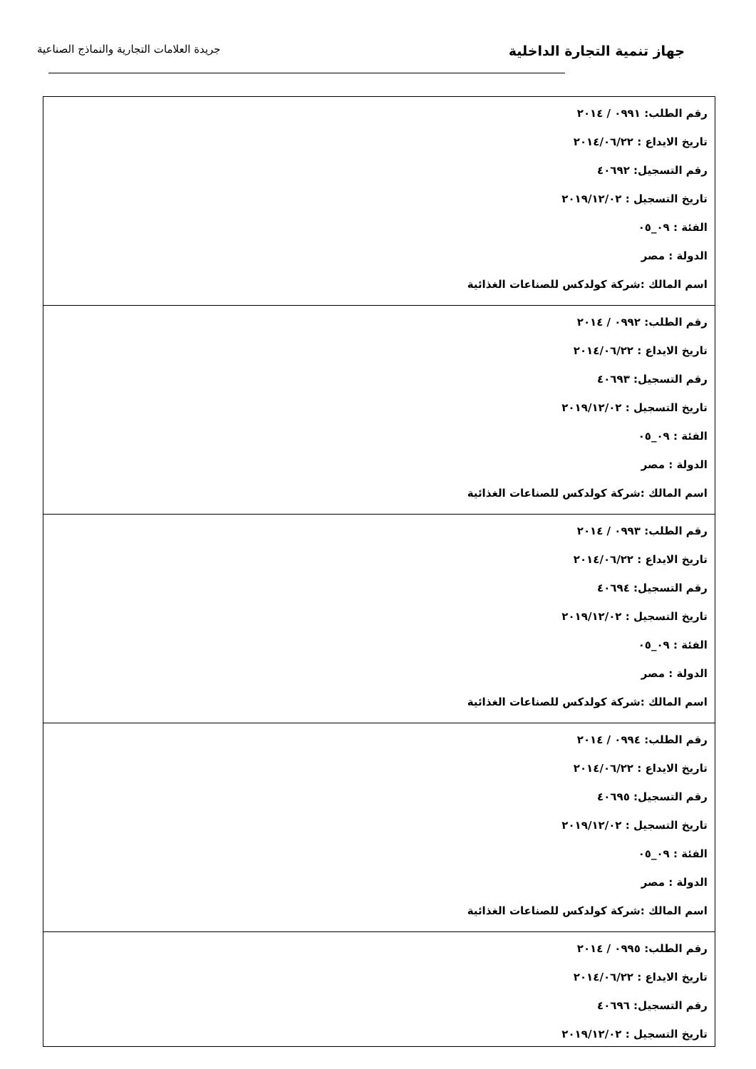جهاز تنمية التجارة الداخلية
جريدة العلامات التجارية والنماذج الصناعية
| رقم الطلب: ٠٩٩١ / ٢٠١٤ تاريخ الايداع : ٢٠١٤/٠٦/٢٢ رقم التسجيل: ٤٠٦٩٢ تاريخ التسجيل : ٢٠١٩/١٢/٠٢ الفئة : ٠٩_٠٥ الدولة : مصر اسم المالك :شركة كولدكس للصناعات الغذائية |
| رقم الطلب: ٠٩٩٢ / ٢٠١٤ تاريخ الايداع : ٢٠١٤/٠٦/٢٢ رقم التسجيل: ٤٠٦٩٣ تاريخ التسجيل : ٢٠١٩/١٢/٠٢ الفئة : ٠٩_٠٥ الدولة : مصر اسم المالك :شركة كولدكس للصناعات الغذائية |
| رقم الطلب: ٠٩٩٣ / ٢٠١٤ تاريخ الايداع : ٢٠١٤/٠٦/٢٢ رقم التسجيل: ٤٠٦٩٤ تاريخ التسجيل : ٢٠١٩/١٢/٠٢ الفئة : ٠٩_٠٥ الدولة : مصر اسم المالك :شركة كولدكس للصناعات الغذائية |
| رقم الطلب: ٠٩٩٤ / ٢٠١٤ تاريخ الايداع : ٢٠١٤/٠٦/٢٢ رقم التسجيل: ٤٠٦٩٥ تاريخ التسجيل : ٢٠١٩/١٢/٠٢ الفئة : ٠٩_٠٥ الدولة : مصر اسم المالك :شركة كولدكس للصناعات الغذائية |
| رقم الطلب: ٠٩٩٥ / ٢٠١٤ تاريخ الايداع : ٢٠١٤/٠٦/٢٢ رقم التسجيل: ٤٠٦٩٦ تاريخ التسجيل : ٢٠١٩/١٢/٠٢ |